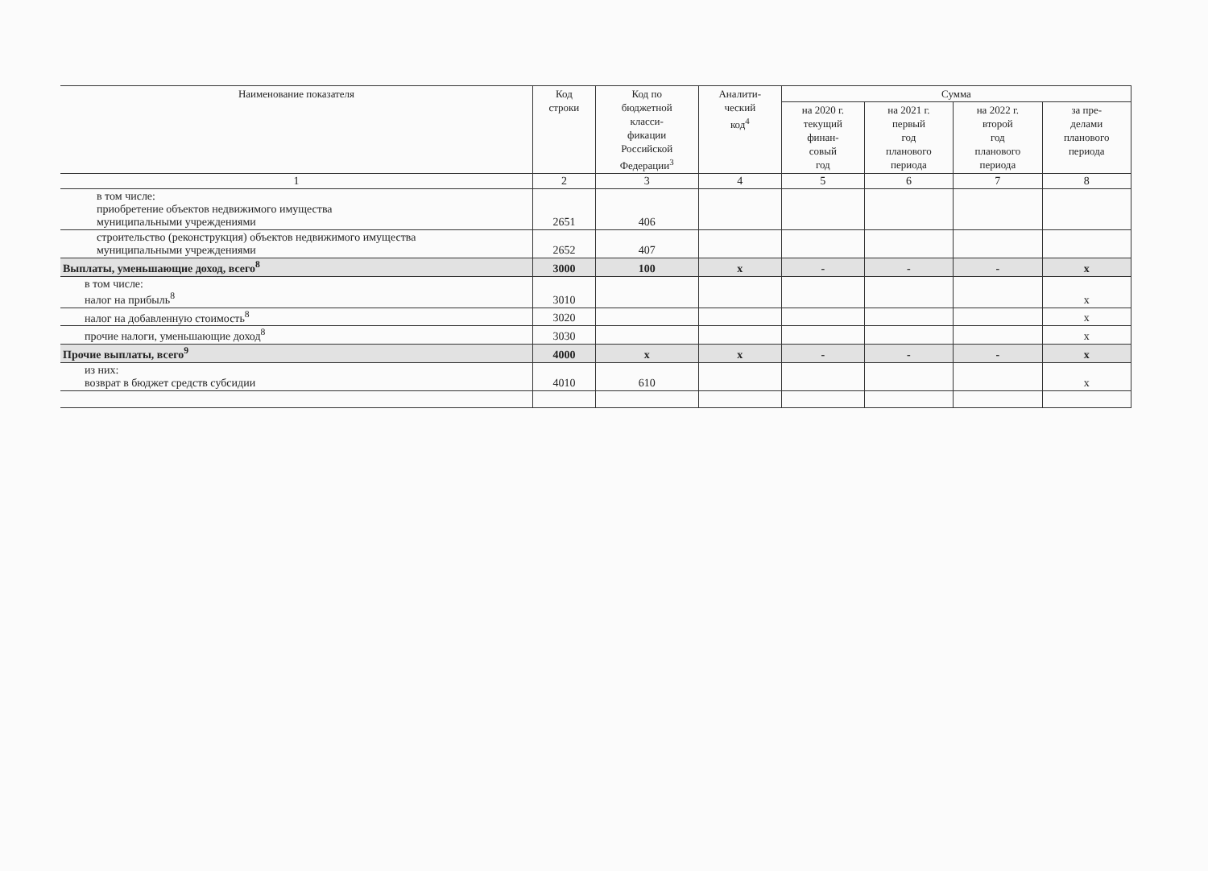| Наименование показателя | Код строки | Код по бюджетной класси- фикации Российской Федерации<sup>3</sup> | Аналити- ческий код<sup>4</sup> | Сумма | | | |
| --- | --- | --- | --- | --- | --- | --- | --- |
| | | | | на 2020 г. текущий финан- совый год | на 2021 г. первый год планового периода | на 2022 г. второй год планового периода | за пре- делами планового периода |
| 1 | 2 | 3 | 4 | 5 | 6 | 7 | 8 |
| в том числе: приобретение объектов недвижимого имущества муниципальными учреждениями | 2651 | 406 | | | | | |
| строительство (реконструкция) объектов недвижимого имущества муниципальными учреждениями | 2652 | 407 | | | | | |
| Выплаты, уменьшающие доход, всего<sup>8</sup> | 3000 | 100 | x | - | - | - | x |
| в том числе: налог на прибыль<sup>8</sup> | 3010 | | | | | | x |
| налог на добавленную стоимость<sup>8</sup> | 3020 | | | | | | x |
| прочие налоги, уменьшающие доход<sup>8</sup> | 3030 | | | | | | x |
| Прочие выплаты, всего<sup>9</sup> | 4000 | x | x | - | - | - | x |
| из них: возврат в бюджет средств субсидии | 4010 | 610 | | | | | x |